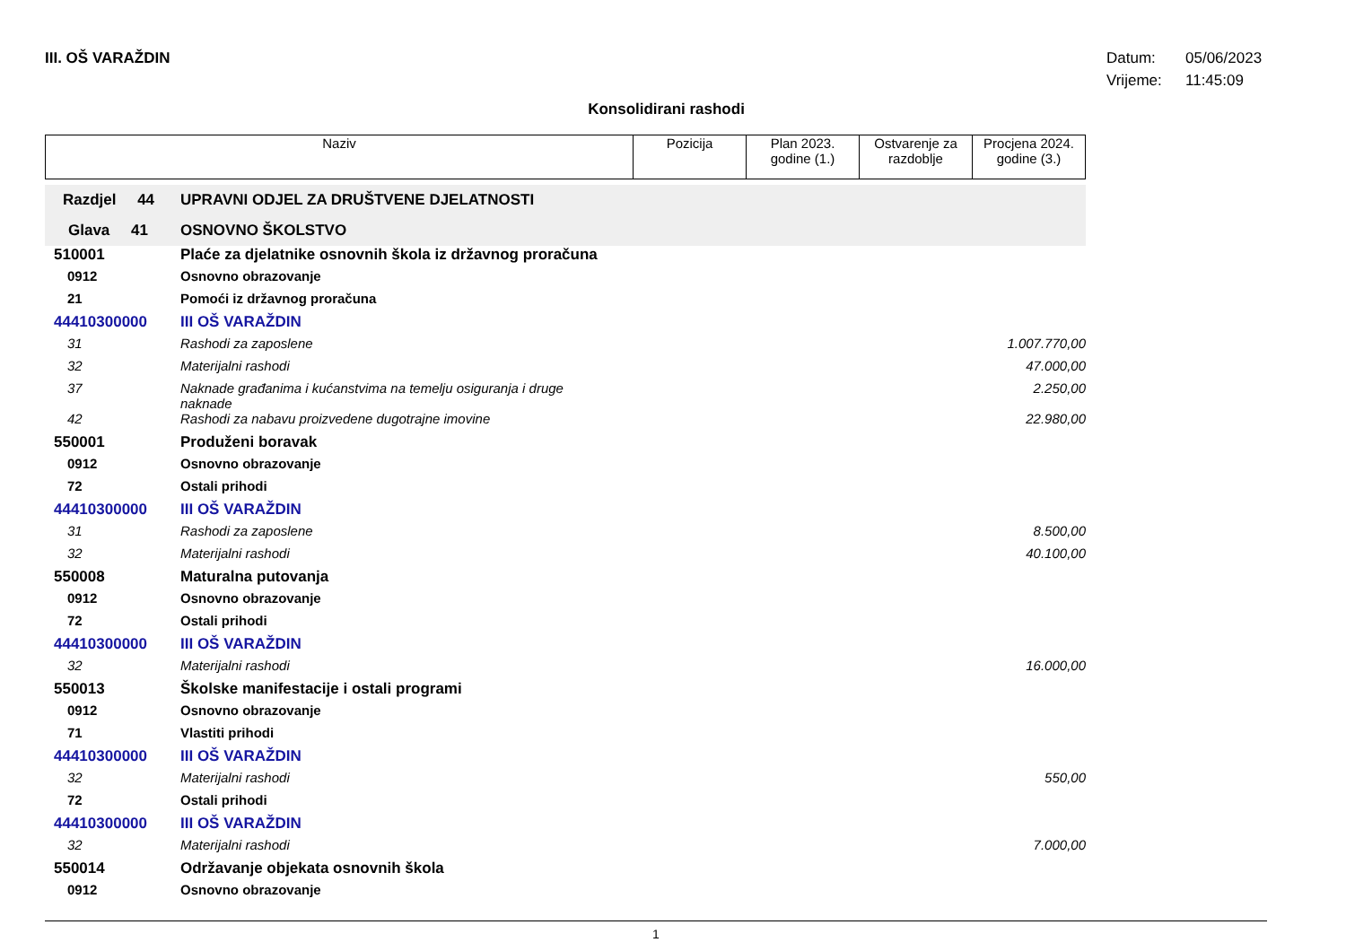III. OŠ VARAŽDIN
Datum: 05/06/2023
Vrijeme: 11:45:09
Konsolidirani rashodi
| Naziv | Pozicija | Plan 2023. godine (1.) | Ostvarenje za razdoblje | Procjena 2024. godine (3.) |
| Razdjel 44 | UPRAVNI ODJEL ZA DRUŠTVENE DJELATNOSTI | |
| Glava 41 | OSNOVNO ŠKOLSTVO | |
| 510001 | Plaće za djelatnike osnovnih škola iz državnog proračuna | |
| 0912 | Osnovno obrazovanje | |
| 21 | Pomoći iz državnog proračuna | |
| 44410300000 | III OŠ VARAŽDIN | |
| 31 | Rashodi za zaposlene | 1.007.770,00 |
| 32 | Materijalni rashodi | 47.000,00 |
| 37 | Naknade građanima i kućanstvima na temelju osiguranja i druge naknade | 2.250,00 |
| 42 | Rashodi za nabavu proizvedene dugotrajne imovine | 22.980,00 |
| 550001 | Produženi boravak | |
| 0912 | Osnovno obrazovanje | |
| 72 | Ostali prihodi | |
| 44410300000 | III OŠ VARAŽDIN | |
| 31 | Rashodi za zaposlene | 8.500,00 |
| 32 | Materijalni rashodi | 40.100,00 |
| 550008 | Maturalna putovanja | |
| 0912 | Osnovno obrazovanje | |
| 72 | Ostali prihodi | |
| 44410300000 | III OŠ VARAŽDIN | |
| 32 | Materijalni rashodi | 16.000,00 |
| 550013 | Školske manifestacije i ostali programi | |
| 0912 | Osnovno obrazovanje | |
| 71 | Vlastiti prihodi | |
| 44410300000 | III OŠ VARAŽDIN | |
| 32 | Materijalni rashodi | 550,00 |
| 72 | Ostali prihodi | |
| 44410300000 | III OŠ VARAŽDIN | |
| 32 | Materijalni rashodi | 7.000,00 |
| 550014 | Održavanje objekata osnovnih škola | |
| 0912 | Osnovno obrazovanje | |
1